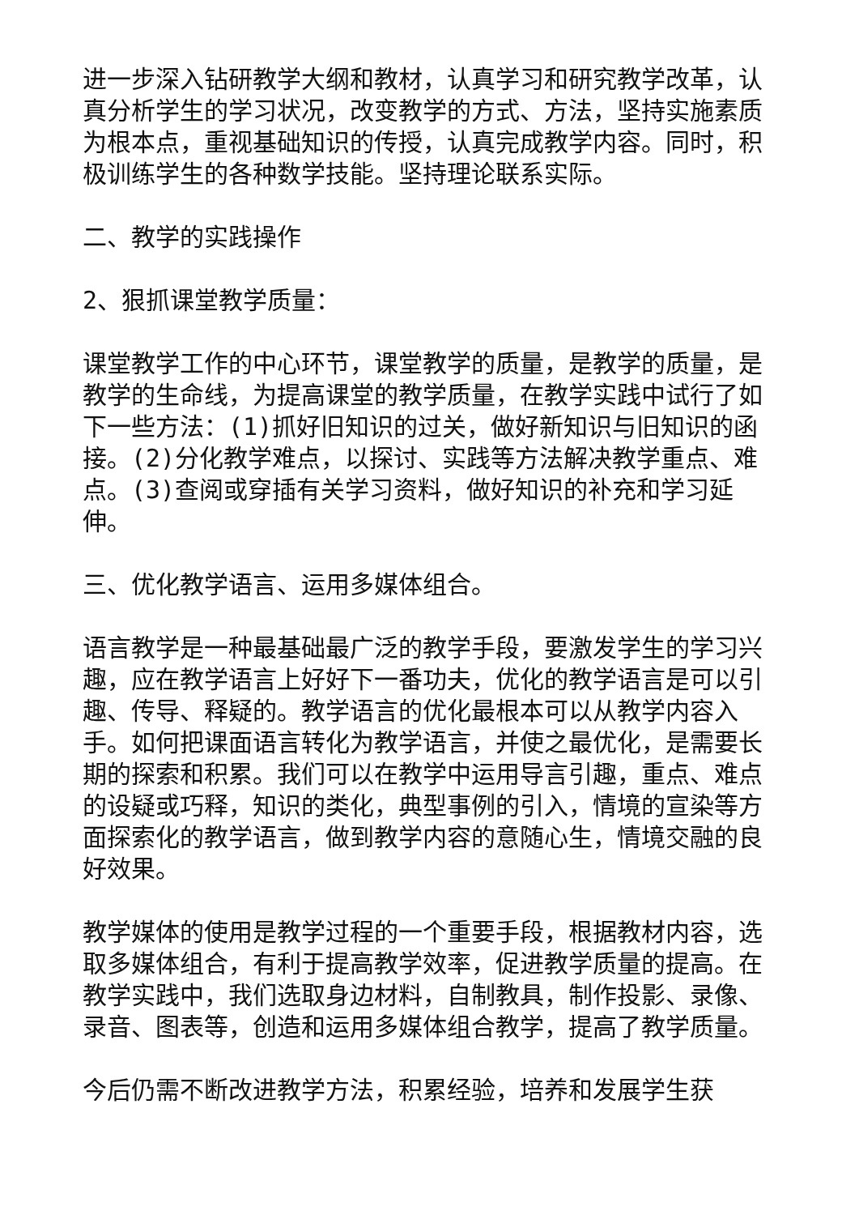进一步深入钻研教学大纲和教材，认真学习和研究教学改革，认真分析学生的学习状况，改变教学的方式、方法，坚持实施素质为根本点，重视基础知识的传授，认真完成教学内容。同时，积极训练学生的各种数学技能。坚持理论联系实际。
二、教学的实践操作
2、狠抓课堂教学质量：
课堂教学工作的中心环节，课堂教学的质量，是教学的质量，是教学的生命线，为提高课堂的教学质量，在教学实践中试行了如下一些方法：(1)抓好旧知识的过关，做好新知识与旧知识的函接。(2)分化教学难点，以探讨、实践等方法解决教学重点、难点。(3)查阅或穿插有关学习资料，做好知识的补充和学习延伸。
三、优化教学语言、运用多媒体组合。
语言教学是一种最基础最广泛的教学手段，要激发学生的学习兴趣，应在教学语言上好好下一番功夫，优化的教学语言是可以引趣、传导、释疑的。教学语言的优化最根本可以从教学内容入手。如何把课面语言转化为教学语言，并使之最优化，是需要长期的探索和积累。我们可以在教学中运用导言引趣，重点、难点的设疑或巧释，知识的类化，典型事例的引入，情境的宣染等方面探索化的教学语言，做到教学内容的意随心生，情境交融的良好效果。
教学媒体的使用是教学过程的一个重要手段，根据教材内容，选取多媒体组合，有利于提高教学效率，促进教学质量的提高。在教学实践中，我们选取身边材料，自制教具，制作投影、录像、录音、图表等，创造和运用多媒体组合教学，提高了教学质量。
今后仍需不断改进教学方法，积累经验，培养和发展学生获